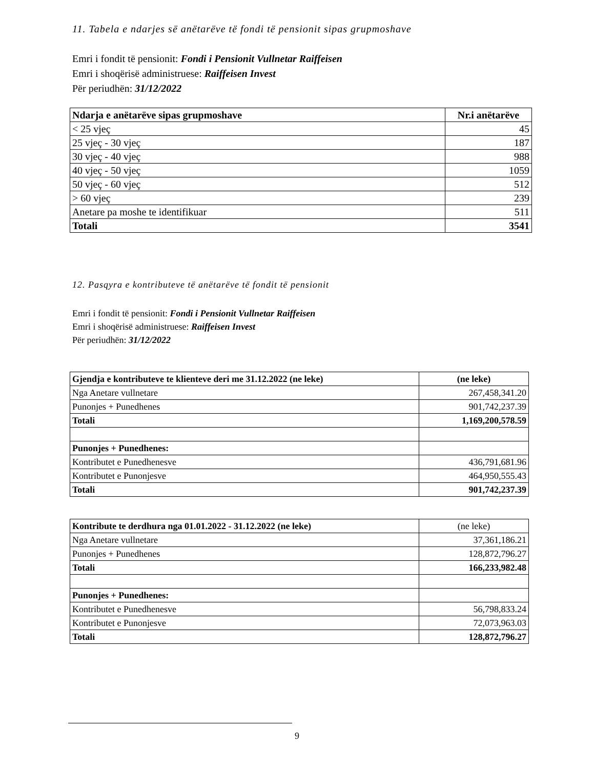11. Tabela e ndarjes së anëtarëve të fondi të pensionit sipas grupmoshave
Emri i fondit të pensionit: Fondi i Pensionit Vullnetar Raiffeisen
Emri i shoqërisë administruese: Raiffeisen Invest
Për periudhën: 31/12/2022
| Ndarja e anëtarëve sipas grupmoshave | Nr.i anëtarëve |
| --- | --- |
| < 25 vjeç | 45 |
| 25 vjeç - 30 vjeç | 187 |
| 30 vjeç - 40 vjeç | 988 |
| 40 vjeç - 50 vjeç | 1059 |
| 50 vjeç - 60 vjeç | 512 |
| > 60 vjeç | 239 |
| Anetare pa moshe te identifikuar | 511 |
| Totali | 3541 |
12. Pasqyra e kontributeve të anëtarëve të fondit të pensionit
Emri i fondit të pensionit: Fondi i Pensionit Vullnetar Raiffeisen
Emri i shoqërisë administruese: Raiffeisen Invest
Për periudhën: 31/12/2022
| Gjendja e kontributeve te klienteve deri me 31.12.2022 (ne leke) | (ne leke) |
| --- | --- |
| Nga Anetare vullnetare | 267,458,341.20 |
| Punonjes + Punedhenes | 901,742,237.39 |
| Totali | 1,169,200,578.59 |
| Punonjes + Punedhenes: | |
| Kontributet e Punedhenesve | 436,791,681.96 |
| Kontributet e Punonjesve | 464,950,555.43 |
| Totali | 901,742,237.39 |
| Kontribute te derdhura nga 01.01.2022 - 31.12.2022 (ne leke) | (ne leke) |
| Nga Anetare vullnetare | 37,361,186.21 |
| Punonjes + Punedhenes | 128,872,796.27 |
| Totali | 166,233,982.48 |
| Punonjes + Punedhenes: | |
| Kontributet e Punedhenesve | 56,798,833.24 |
| Kontributet e Punonjesve | 72,073,963.03 |
| Totali | 128,872,796.27 |
9